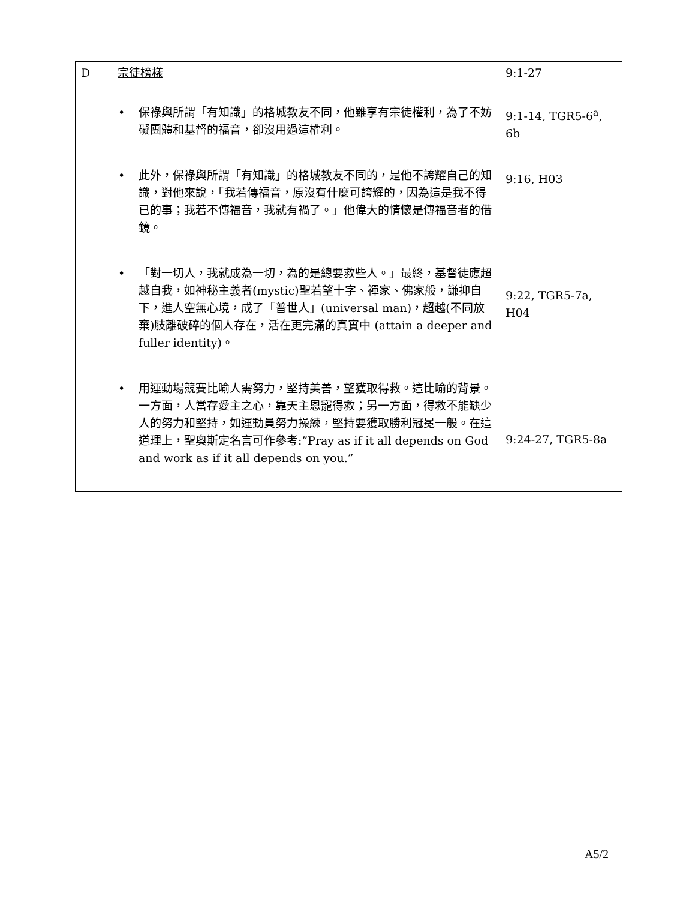| D | 宗徒榜樣 • 保祿與所謂「有知識」的格城教友不同，他雖享有宗徒權利，為了不妨礙團體和基督的福音，卻沒用過這權利。 • 此外，保祿與所謂「有知識」的格城教友不同的，是他不誇耀自己的知識，對他來說，「我若傳福音，原沒有什麼可誇耀的，因為這是我不得已的事；我若不傳福音，我就有禍了。」他偉大的情懷是傳福音者的借鏡。 • 「對一切人，我就成為一切，為的是總要救些人。」最終，基督徒應超越自我，如神秘主義者(mystic)聖若望十字、禪家、佛家般，謙抑自下，進人空無心境，成了「普世人」(universal man)，超越(不同放棄)肢離破碎的個人存在，活在更完滿的真實中 (attain a deeper and fuller identity)。 • 用運動場競賽比喻人需努力，堅持美善，望獲取得救。這比喻的背景。一方面，人當存愛主之心，靠天主恩寵得救；另一方面，得救不能缺少人的努力和堅持，如運動員努力操練，堅持要獲取勝利冠冕一般。在這道理上，聖奧斯定名言可作參考:”Pray as if it all depends on God and work as if it all depends on you.” | 9:1-27 9:1-14, TGR5-6<sup>a</sup>, 6b 9:16, H03 9:22, TGR5-7a, H04 9:24-27, TGR5-8a |
A5/2